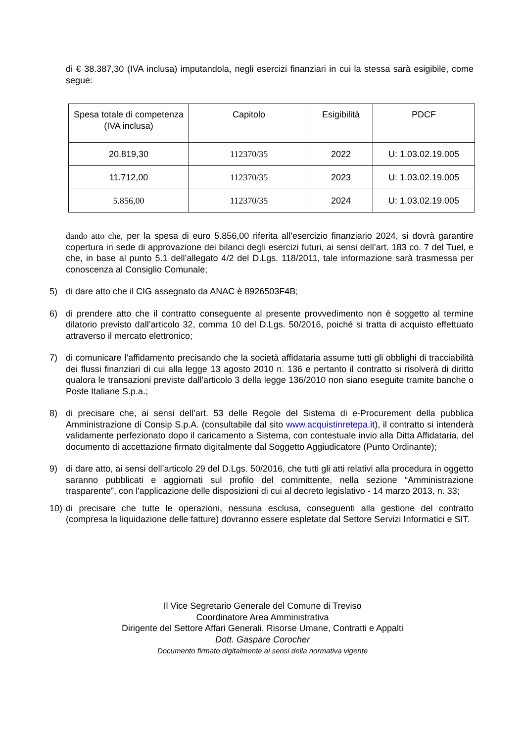di € 38.387,30 (IVA inclusa) imputandola, negli esercizi finanziari in cui la stessa sarà esigibile, come segue:
| Spesa totale di competenza (IVA inclusa) | Capitolo | Esigibilità | PDCF |
| --- | --- | --- | --- |
| 20.819,30 | 112370/35 | 2022 | U: 1.03.02.19.005 |
| 11.712,00 | 112370/35 | 2023 | U: 1.03.02.19.005 |
| 5.856,00 | 112370/35 | 2024 | U: 1.03.02.19.005 |
dando atto che, per la spesa di euro 5.856,00 riferita all’esercizio finanziario 2024, si dovrà garantire copertura in sede di approvazione dei bilanci degli esercizi futuri, ai sensi dell’art. 183 co. 7 del Tuel, e che, in base al punto 5.1 dell’allegato 4/2 del D.Lgs. 118/2011, tale informazione sarà trasmessa per conoscenza al Consiglio Comunale;
5) di dare atto che il CIG assegnato da ANAC è 8926503F4B;
6) di prendere atto che il contratto conseguente al presente provvedimento non è soggetto al termine dilatorio previsto dall’articolo 32, comma 10 del D.Lgs. 50/2016, poiché si tratta di acquisto effettuato attraverso il mercato elettronico;
7) di comunicare l’affidamento precisando che la società affidataria assume tutti gli obblighi di tracciabilità dei flussi finanziari di cui alla legge 13 agosto 2010 n. 136 e pertanto il contratto si risolverà di diritto qualora le transazioni previste dall'articolo 3 della legge 136/2010 non siano eseguite tramite banche o Poste Italiane S.p.a.;
8) di precisare che, ai sensi dell’art. 53 delle Regole del Sistema di e-Procurement della pubblica Amministrazione di Consip S.p.A. (consultabile dal sito www.acquistinretepa.it), il contratto si intenderà validamente perfezionato dopo il caricamento a Sistema, con contestuale invio alla Ditta Affidataria, del documento di accettazione firmato digitalmente dal Soggetto Aggiudicatore (Punto Ordinante);
9) di dare atto, ai sensi dell’articolo 29 del D.Lgs. 50/2016, che tutti gli atti relativi alla procedura in oggetto saranno pubblicati e aggiornati sul profilo del committente, nella sezione “Amministrazione trasparente”, con l'applicazione delle disposizioni di cui al decreto legislativo - 14 marzo 2013, n. 33;
10) di precisare che tutte le operazioni, nessuna esclusa, conseguenti alla gestione del contratto (compresa la liquidazione delle fatture) dovranno essere espletate dal Settore Servizi Informatici e SIT.
Il Vice Segretario Generale del Comune di Treviso
Coordinatore Area Amministrativa
Dirigente del Settore Affari Generali, Risorse Umane, Contratti e Appalti
Dott. Gaspare Corocher
Documento firmato digitalmente ai sensi della normativa vigente